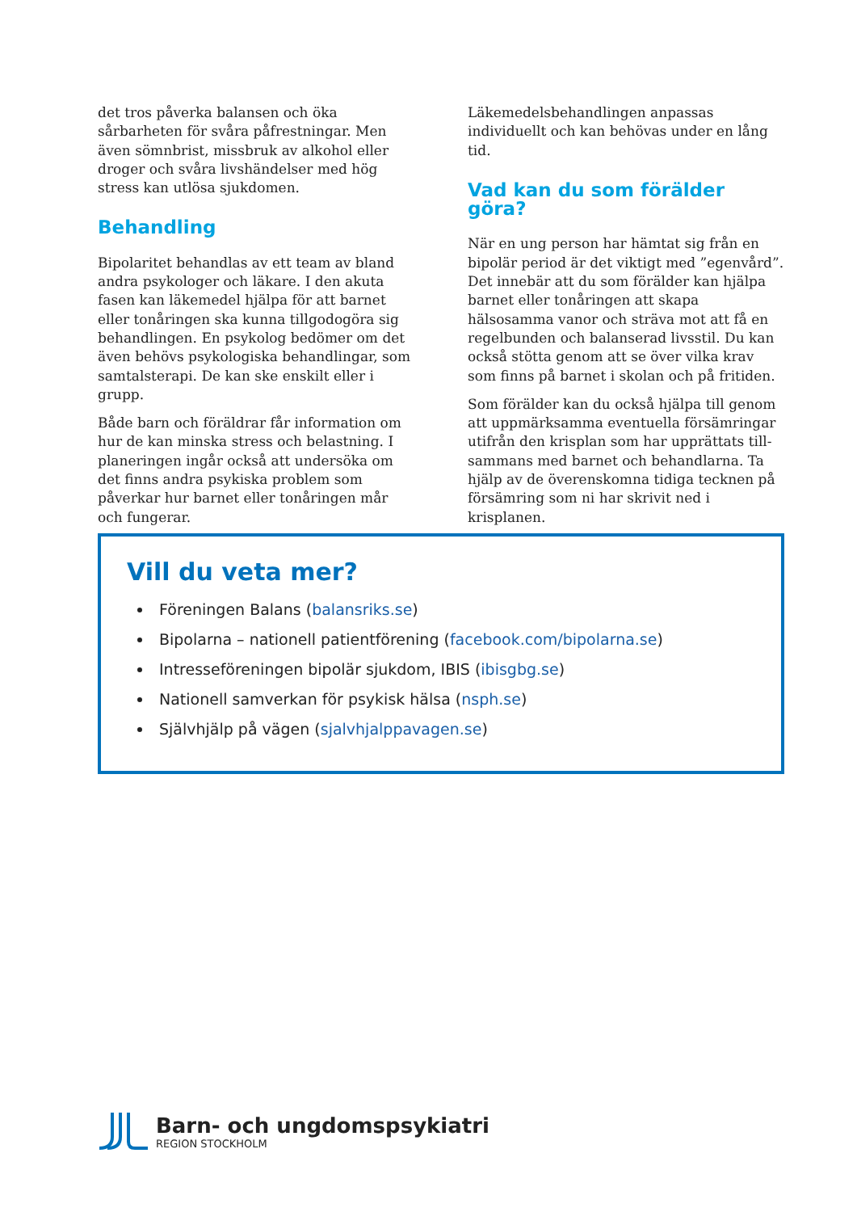det tros påverka balansen och öka sårbarheten för svåra påfrestningar. Men även sömnbrist, missbruk av alkohol eller droger och svåra livshändelser med hög stress kan utlösa sjukdomen.
Behandling
Bipolaritet behandlas av ett team av bland andra psykologer och läkare. I den akuta fasen kan läkemedel hjälpa för att barnet eller ton­åringen ska kunna tillgodogöra sig behandling­en. En psykolog bedömer om det även behövs psykologiska behandlingar, som samtalsterapi. De kan ske enskilt eller i grupp.
Både barn och föräldrar får information om hur de kan minska stress och belastning. I planeringen ingår också att undersöka om det finns andra psykiska problem som påverkar hur barnet eller tonåringen mår och fungerar.
Läkemedelsbehandlingen anpassas individuellt och kan behövas under en lång tid.
Vad kan du som förälder göra?
När en ung person har hämtat sig från en bipolär period är det viktigt med ”egenvård”. Det innebär att du som förälder kan hjälpa barnet eller tonåringen att skapa hälsosamma vanor och sträva mot att få en regelbunden och balanserad livsstil. Du kan också stötta genom att se över vilka krav som finns på barnet i skolan och på fritiden.
Som förälder kan du också hjälpa till genom att uppmärksamma eventuella försämringar utifrån den krisplan som har upprättats till­sammans med barnet och behandlarna. Ta hjälp av de överenskomna tidiga tecknen på försämring som ni har skrivit ned i krisplanen.
Vill du veta mer?
Föreningen Balans (balansriks.se)
Bipolarna – nationell patientförening (facebook.com/bipolarna.se)
Intresseföreningen bipolär sjukdom, IBIS (ibisgbg.se)
Nationell samverkan för psykisk hälsa (nsph.se)
Självhjälp på vägen (sjalvhjalppavagen.se)
Barn- och ungdomspsykiatri
REGION STOCKHOLM